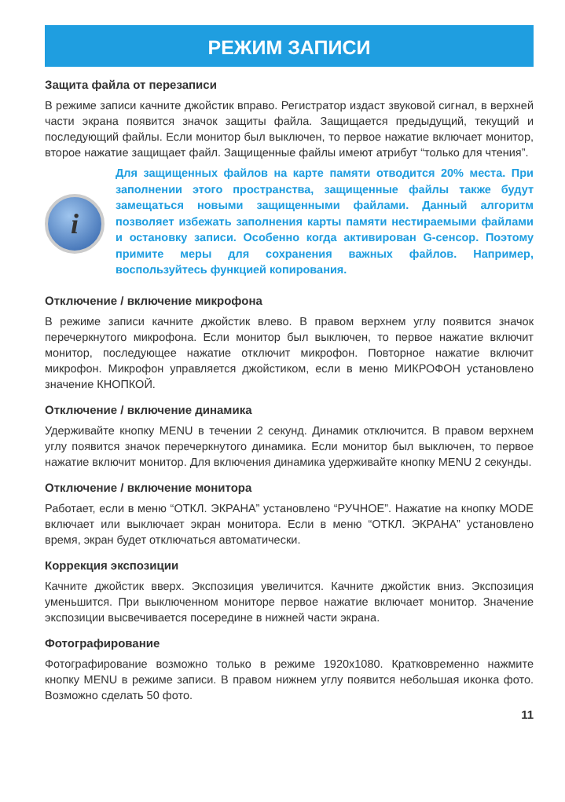РЕЖИМ ЗАПИСИ
Защита файла от перезаписи
В режиме записи качните джойстик вправо. Регистратор издаст звуковой сигнал, в верхней части экрана появится значок защиты файла. Защищается предыдущий, текущий и последующий файлы. Если монитор был выключен, то первое нажатие включает монитор, второе нажатие защищает файл. Защищенные файлы имеют атрибут “только для чтения”.
i
Для защищенных файлов на карте памяти отводится 20% места. При заполнении этого пространства, защищенные файлы также будут замещаться новыми защищенными файлами. Данный алгоритм позволяет избежать заполнения карты памяти нестираемыми файлами и остановку записи. Особенно когда активирован G-сенсор. Поэтому примите меры для сохранения важных файлов. Например, воспользуйтесь функцией копирования.
Отключение / включение микрофона
В режиме записи качните джойстик влево. В правом верхнем углу появится значок перечеркнутого микрофона. Если монитор был выключен, то первое нажатие включит монитор, последующее нажатие отключит микрофон. Повторное нажатие включит микрофон. Микрофон управляется джойстиком, если в меню МИКРОФОН установлено значение КНОПКОЙ.
Отключение / включение динамика
Удерживайте кнопку MENU в течении 2 секунд. Динамик отключится. В правом верхнем углу появится значок перечеркнутого динамика. Если монитор был выключен, то первое нажатие включит монитор. Для включения динамика удерживайте кнопку MENU 2 секунды.
Отключение / включение монитора
Работает, если в меню “ОТКЛ. ЭКРАНА” установлено “РУЧНОЕ”. Нажатие на кнопку MODE включает или выключает экран монитора. Если в меню “ОТКЛ. ЭКРАНА” установлено время, экран будет отключаться автоматически.
Коррекция экспозиции
Качните джойстик вверх. Экспозиция увеличится. Качните джойстик вниз. Экспозиция уменьшится. При выключенном мониторе первое нажатие включает монитор. Значение экспозиции высвечивается посередине в нижней части экрана.
Фотографирование
Фотографирование возможно только в режиме 1920x1080. Кратковременно нажмите кнопку MENU в режиме записи. В правом нижнем углу появится небольшая иконка фото. Возможно сделать 50 фото.
11